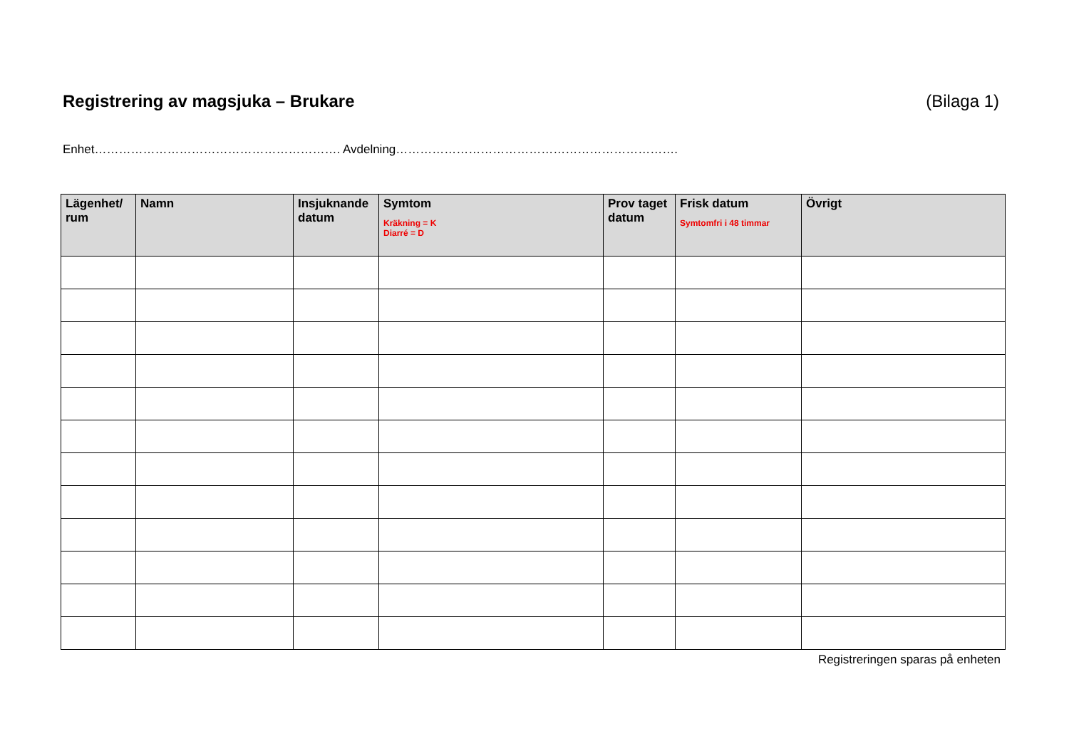Registrering av magsjuka – Brukare (Bilaga 1)
Enhet……………………………………………………. Avdelning…………………………………………………………….
| Lägenhet/ rum | Namn | Insjuknande datum | Symtom Kräkning = K Diarré = D | Prov taget datum | Frisk datum Symtomfri i 48 timmar | Övrigt |
| --- | --- | --- | --- | --- | --- | --- |
Registreringen sparas på enheten